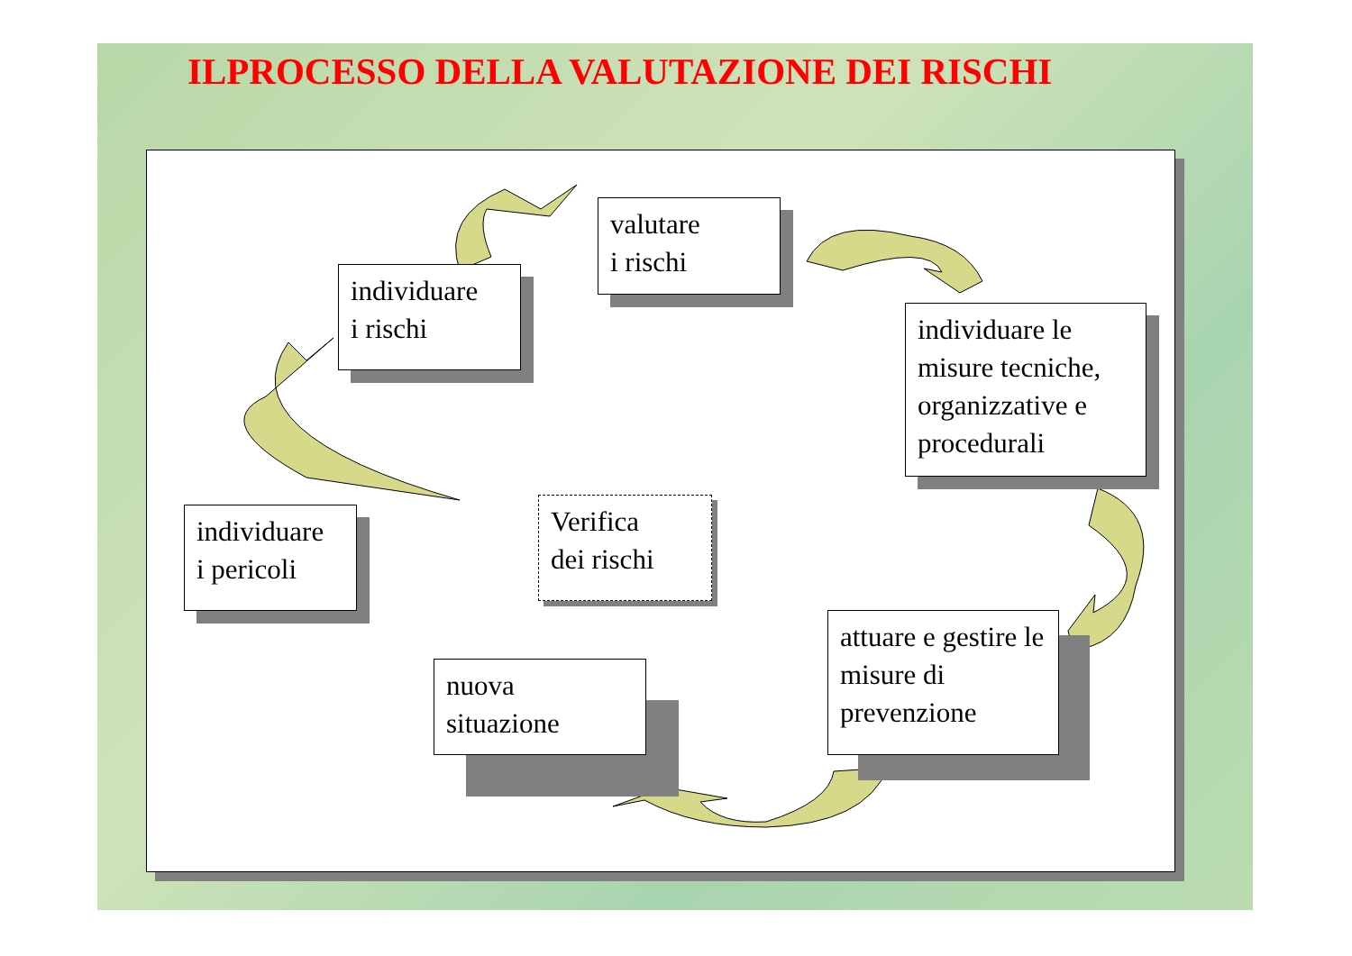ILPROCESSO DELLA VALUTAZIONE DEI RISCHI
individuare
i pericoli
individuare
i rischi
valutare
i rischi
individuare le misure tecniche, organizzative e procedurali
attuare e gestire le misure di prevenzione
nuova
situazione
Verifica
dei rischi